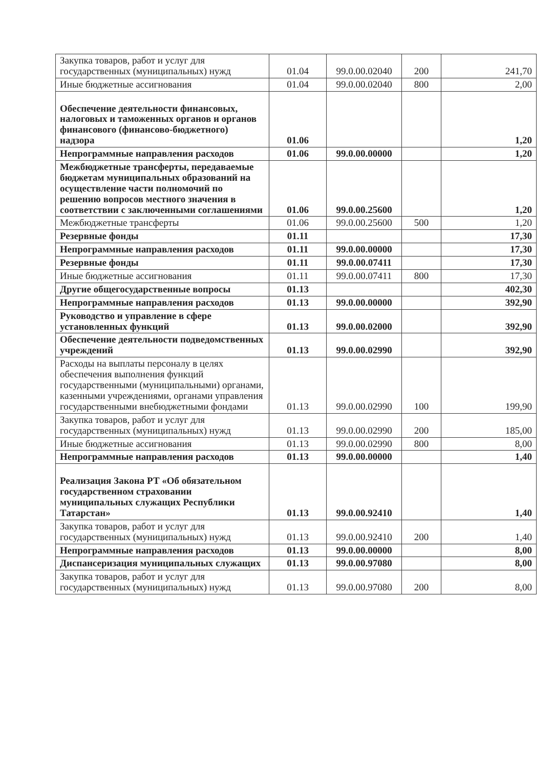| Закупка товаров, работ и услуг для государственных (муниципальных) нужд | 01.04 | 99.0.00.02040 | 200 | 241,70 |
| Иные бюджетные ассигнования | 01.04 | 99.0.00.02040 | 800 | 2,00 |
| Обеспечение деятельности финансовых, налоговых и таможенных органов и органов финансового (финансово-бюджетного) надзора | 01.06 | | | 1,20 |
| Непрограммные направления расходов | 01.06 | 99.0.00.00000 | | 1,20 |
| Межбюджетные трансферты, передаваемые бюджетам муниципальных образований на осуществление части полномочий по решению вопросов местного значения в соответствии с заключенными соглашениями | 01.06 | 99.0.00.25600 | | 1,20 |
| Межбюджетные трансферты | 01.06 | 99.0.00.25600 | 500 | 1,20 |
| Резервные фонды | 01.11 | | | 17,30 |
| Непрограммные направления расходов | 01.11 | 99.0.00.00000 | | 17,30 |
| Резервные фонды | 01.11 | 99.0.00.07411 | | 17,30 |
| Иные бюджетные ассигнования | 01.11 | 99.0.00.07411 | 800 | 17,30 |
| Другие общегосударственные вопросы | 01.13 | | | 402,30 |
| Непрограммные направления расходов | 01.13 | 99.0.00.00000 | | 392,90 |
| Руководство и управление в сфере установленных функций | 01.13 | 99.0.00.02000 | | 392,90 |
| Обеспечение деятельности подведомственных учреждений | 01.13 | 99.0.00.02990 | | 392,90 |
| Расходы на выплаты персоналу в целях обеспечения выполнения функций государственными (муниципальными) органами, казенными учреждениями, органами управления государственными внебюджетными фондами | 01.13 | 99.0.00.02990 | 100 | 199,90 |
| Закупка товаров, работ и услуг для государственных (муниципальных) нужд | 01.13 | 99.0.00.02990 | 200 | 185,00 |
| Иные бюджетные ассигнования | 01.13 | 99.0.00.02990 | 800 | 8,00 |
| Непрограммные направления расходов | 01.13 | 99.0.00.00000 | | 1,40 |
| Реализация Закона РТ «Об обязательном государственном страховании муниципальных служащих Республики Татарстан» | 01.13 | 99.0.00.92410 | | 1,40 |
| Закупка товаров, работ и услуг для государственных (муниципальных) нужд | 01.13 | 99.0.00.92410 | 200 | 1,40 |
| Непрограммные направления расходов | 01.13 | 99.0.00.00000 | | 8,00 |
| Диспансеризация муниципальных служащих | 01.13 | 99.0.00.97080 | | 8,00 |
| Закупка товаров, работ и услуг для государственных (муниципальных) нужд | 01.13 | 99.0.00.97080 | 200 | 8,00 |